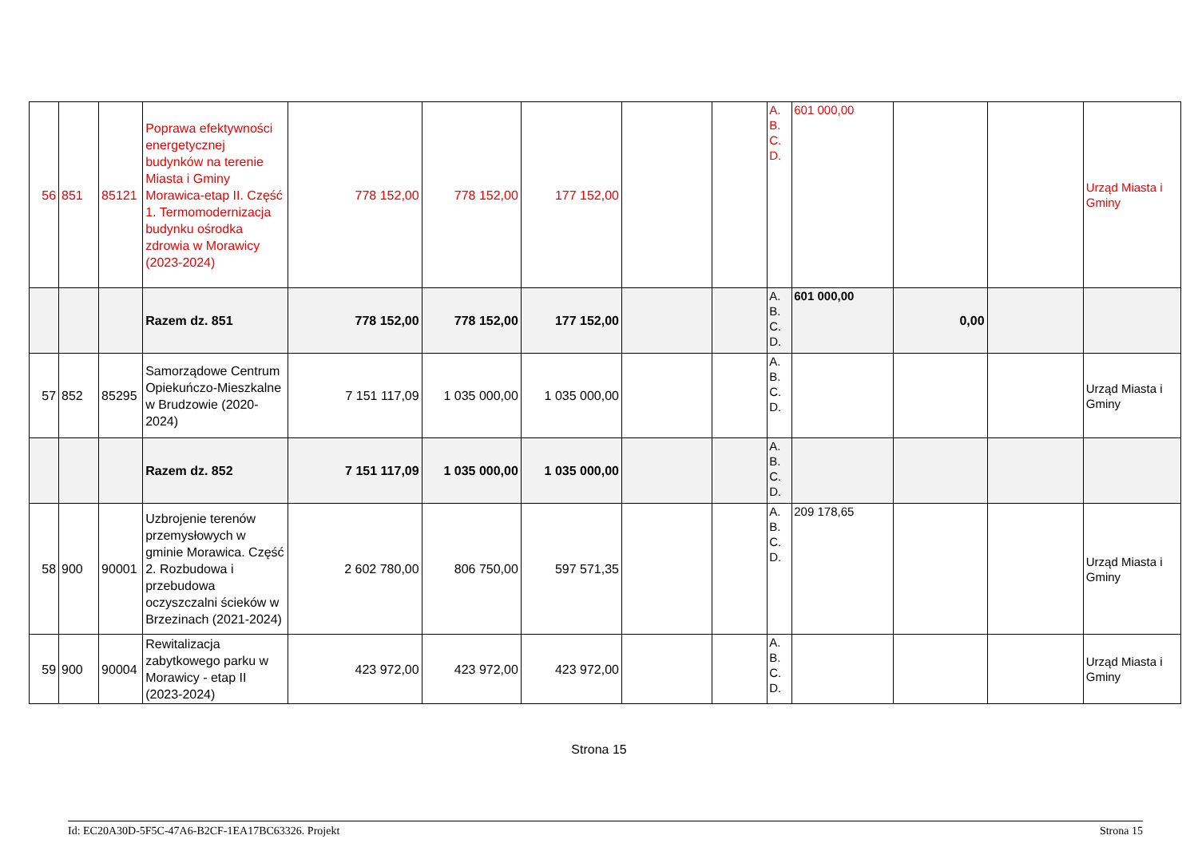| 56 | 851 | 85121 | Poprawa efektywności energetycznej budynków na terenie Miasta i Gminy Morawica-etap II. Część 1. Termomodernizacja budynku ośrodka zdrowia w Morawicy (2023-2024) | 778 152,00 | 778 152,00 | 177 152,00 | | | A. B. C. D. | 601 000,00 | | | Urząd Miasta i Gminy |
| | | | Razem dz. 851 | 778 152,00 | 778 152,00 | 177 152,00 | | | A. B. C. D. | 601 000,00 | 0,00 | | |
| 57 | 852 | 85295 | Samorządowe Centrum Opiekuńczo-Mieszkalne w Brudzowie (2020-2024) | 7 151 117,09 | 1 035 000,00 | 1 035 000,00 | | | A. B. C. D. | | | | Urząd Miasta i Gminy |
| | | | Razem dz. 852 | 7 151 117,09 | 1 035 000,00 | 1 035 000,00 | | | A. B. C. D. | | | | |
| 58 | 900 | 90001 | Uzbrojenie terenów przemysłowych w gminie Morawica. Część 2. Rozbudowa i przebudowa oczyszczalni ścieków w Brzezinach (2021-2024) | 2 602 780,00 | 806 750,00 | 597 571,35 | | | A. B. C. D. | 209 178,65 | | | Urząd Miasta i Gminy |
| 59 | 900 | 90004 | Rewitalizacja zabytkowego parku w Morawicy - etap II (2023-2024) | 423 972,00 | 423 972,00 | 423 972,00 | | | A. B. C. D. | | | | Urząd Miasta i Gminy |
Strona 15
Id: EC20A30D-5F5C-47A6-B2CF-1EA17BC63326. Projekt Strona 15